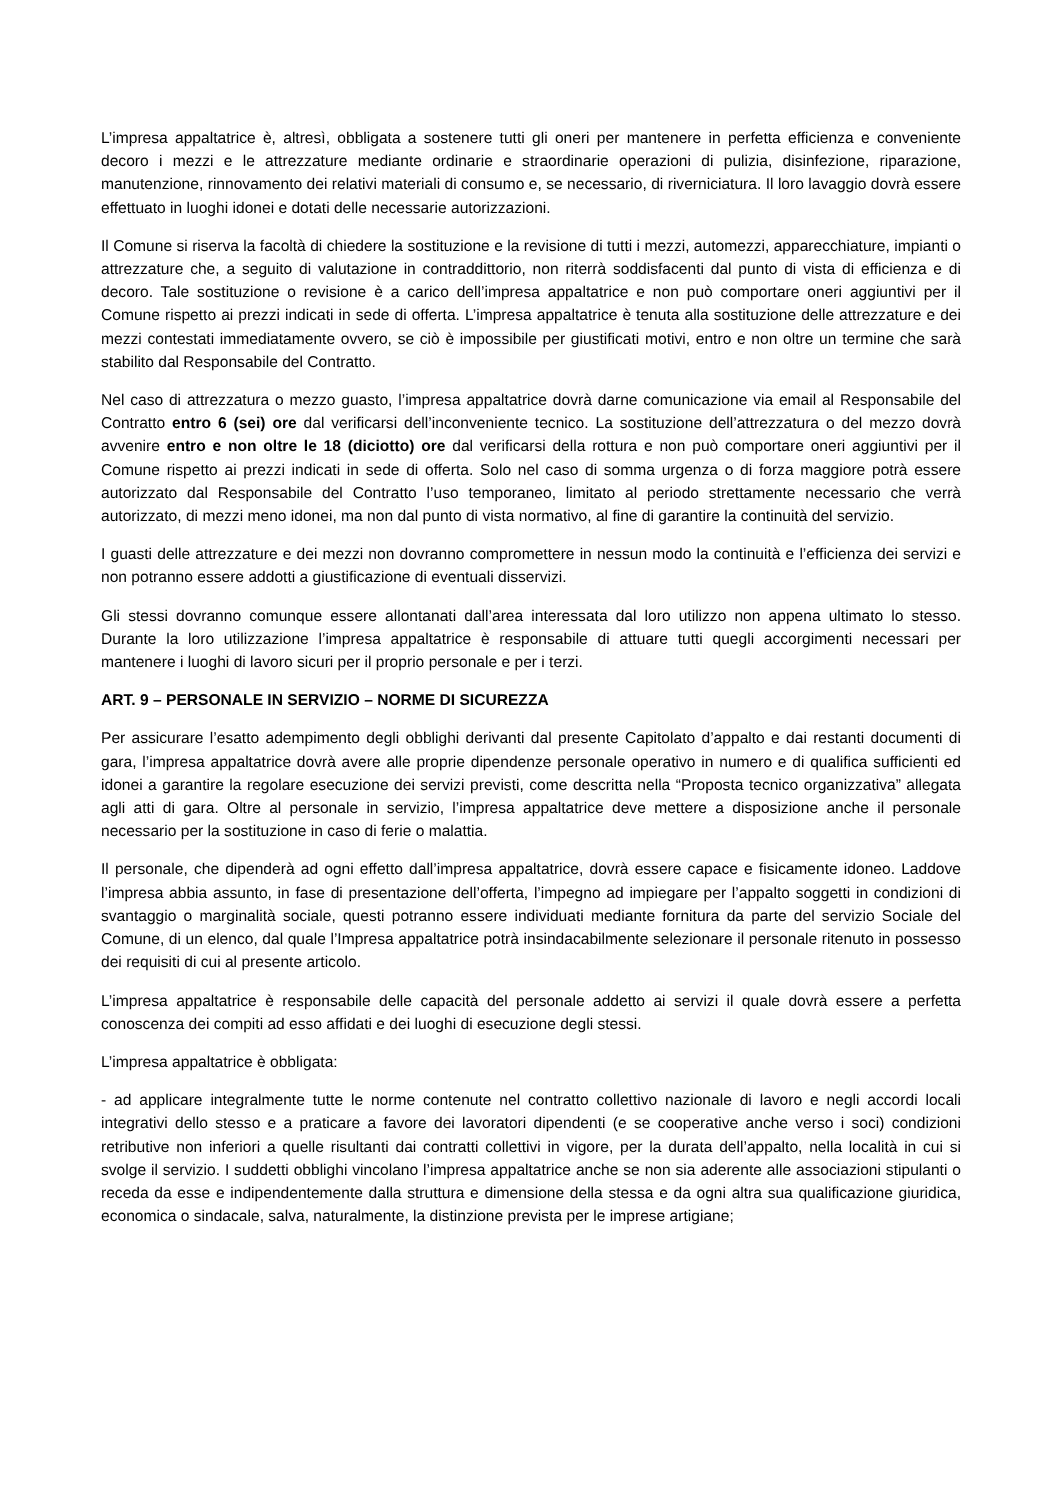L’impresa appaltatrice è, altresì, obbligata a sostenere tutti gli oneri per mantenere in perfetta efficienza e conveniente decoro i mezzi e le attrezzature mediante ordinarie e straordinarie operazioni di pulizia, disinfezione, riparazione, manutenzione, rinnovamento dei relativi materiali di consumo e, se necessario, di riverniciatura. Il loro lavaggio dovrà essere effettuato in luoghi idonei e dotati delle necessarie autorizzazioni.
Il Comune si riserva la facoltà di chiedere la sostituzione e la revisione di tutti i mezzi, automezzi, apparecchiature, impianti o attrezzature che, a seguito di valutazione in contraddittorio, non riterrà soddisfacenti dal punto di vista di efficienza e di decoro. Tale sostituzione o revisione è a carico dell’impresa appaltatrice e non può comportare oneri aggiuntivi per il Comune rispetto ai prezzi indicati in sede di offerta. L’impresa appaltatrice è tenuta alla sostituzione delle attrezzature e dei mezzi contestati immediatamente ovvero, se ciò è impossibile per giustificati motivi, entro e non oltre un termine che sarà stabilito dal Responsabile del Contratto.
Nel caso di attrezzatura o mezzo guasto, l’impresa appaltatrice dovrà darne comunicazione via email al Responsabile del Contratto entro 6 (sei) ore dal verificarsi dell’inconveniente tecnico. La sostituzione dell’attrezzatura o del mezzo dovrà avvenire entro e non oltre le 18 (diciotto) ore dal verificarsi della rottura e non può comportare oneri aggiuntivi per il Comune rispetto ai prezzi indicati in sede di offerta. Solo nel caso di somma urgenza o di forza maggiore potrà essere autorizzato dal Responsabile del Contratto l’uso temporaneo, limitato al periodo strettamente necessario che verrà autorizzato, di mezzi meno idonei, ma non dal punto di vista normativo, al fine di garantire la continuità del servizio.
I guasti delle attrezzature e dei mezzi non dovranno compromettere in nessun modo la continuità e l’efficienza dei servizi e non potranno essere addotti a giustificazione di eventuali disservizi.
Gli stessi dovranno comunque essere allontanati dall’area interessata dal loro utilizzo non appena ultimato lo stesso. Durante la loro utilizzazione l’impresa appaltatrice è responsabile di attuare tutti quegli accorgimenti necessari per mantenere i luoghi di lavoro sicuri per il proprio personale e per i terzi.
ART. 9 – PERSONALE IN SERVIZIO – NORME DI SICUREZZA
Per assicurare l’esatto adempimento degli obblighi derivanti dal presente Capitolato d’appalto e dai restanti documenti di gara, l’impresa appaltatrice dovrà avere alle proprie dipendenze personale operativo in numero e di qualifica sufficienti ed idonei a garantire la regolare esecuzione dei servizi previsti, come descritta nella “Proposta tecnico organizzativa” allegata agli atti di gara. Oltre al personale in servizio, l’impresa appaltatrice deve mettere a disposizione anche il personale necessario per la sostituzione in caso di ferie o malattia.
Il personale, che dipenderà ad ogni effetto dall’impresa appaltatrice, dovrà essere capace e fisicamente idoneo. Laddove l’impresa abbia assunto, in fase di presentazione dell’offerta, l’impegno ad impiegare per l’appalto soggetti in condizioni di svantaggio o marginalità sociale, questi potranno essere individuati mediante fornitura da parte del servizio Sociale del Comune, di un elenco, dal quale l’Impresa appaltatrice potrà insindacabilmente selezionare il personale ritenuto in possesso dei requisiti di cui al presente articolo.
L’impresa appaltatrice è responsabile delle capacità del personale addetto ai servizi il quale dovrà essere a perfetta conoscenza dei compiti ad esso affidati e dei luoghi di esecuzione degli stessi.
L’impresa appaltatrice è obbligata:
- ad applicare integralmente tutte le norme contenute nel contratto collettivo nazionale di lavoro e negli accordi locali integrativi dello stesso e a praticare a favore dei lavoratori dipendenti (e se cooperative anche verso i soci) condizioni retributive non inferiori a quelle risultanti dai contratti collettivi in vigore, per la durata dell’appalto, nella località in cui si svolge il servizio. I suddetti obblighi vincolano l’impresa appaltatrice anche se non sia aderente alle associazioni stipulanti o receda da esse e indipendentemente dalla struttura e dimensione della stessa e da ogni altra sua qualificazione giuridica, economica o sindacale, salva, naturalmente, la distinzione prevista per le imprese artigiane;